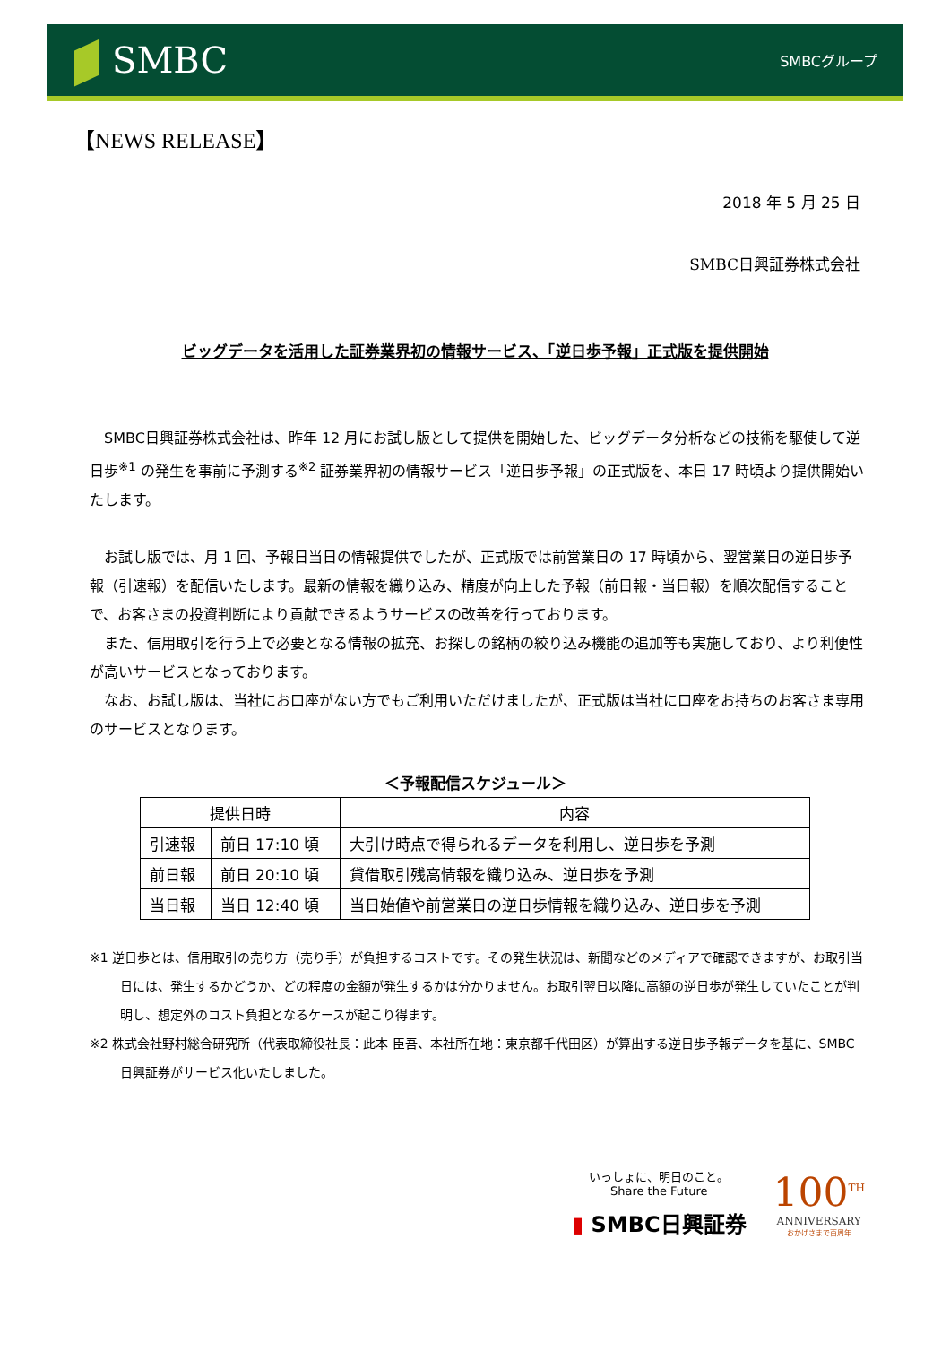SMBC
SMBCグループ
【NEWS RELEASE】
2018 年 5 月 25 日
SMBC日興証券株式会社
ビッグデータを活用した証券業界初の情報サービス、「逆日歩予報」正式版を提供開始
SMBC日興証券株式会社は、昨年 12 月にお試し版として提供を開始した、ビッグデータ分析などの技術を駆使して逆日歩<sup>※1</sup> の発生を事前に予測する<sup>※2</sup> 証券業界初の情報サービス「逆日歩予報」の正式版を、本日 17 時頃より提供開始いたします。
お試し版では、月 1 回、予報日当日の情報提供でしたが、正式版では前営業日の 17 時頃から、翌営業日の逆日歩予報（引速報）を配信いたします。最新の情報を織り込み、精度が向上した予報（前日報・当日報）を順次配信することで、お客さまの投資判断により貢献できるようサービスの改善を行っております。
また、信用取引を行う上で必要となる情報の拡充、お探しの銘柄の絞り込み機能の追加等も実施しており、より利便性が高いサービスとなっております。
なお、お試し版は、当社にお口座がない方でもご利用いただけましたが、正式版は当社に口座をお持ちのお客さま専用のサービスとなります。
＜予報配信スケジュール＞
| 提供日時 | | 内容 |
| --- | --- | --- |
| 引速報 | 前日 17:10 頃 | 大引け時点で得られるデータを利用し、逆日歩を予測 |
| 前日報 | 前日 20:10 頃 | 貸借取引残高情報を織り込み、逆日歩を予測 |
| 当日報 | 当日 12:40 頃 | 当日始値や前営業日の逆日歩情報を織り込み、逆日歩を予測 |
※1 逆日歩とは、信用取引の売り方（売り手）が負担するコストです。その発生状況は、新聞などのメディアで確認できますが、お取引当日には、発生するかどうか、どの程度の金額が発生するかは分かりません。お取引翌日以降に高額の逆日歩が発生していたことが判明し、想定外のコスト負担となるケースが起こり得ます。
※2 株式会社野村総合研究所（代表取締役社長：此本 臣吾、本社所在地：東京都千代田区）が算出する逆日歩予報データを基に、SMBC日興証券がサービス化いたしました。
いっしょに、明日のこと。
Share the Future
▮ SMBC日興証券
100<sup>TH</sup>
ANNIVERSARY
おかげさまで百周年